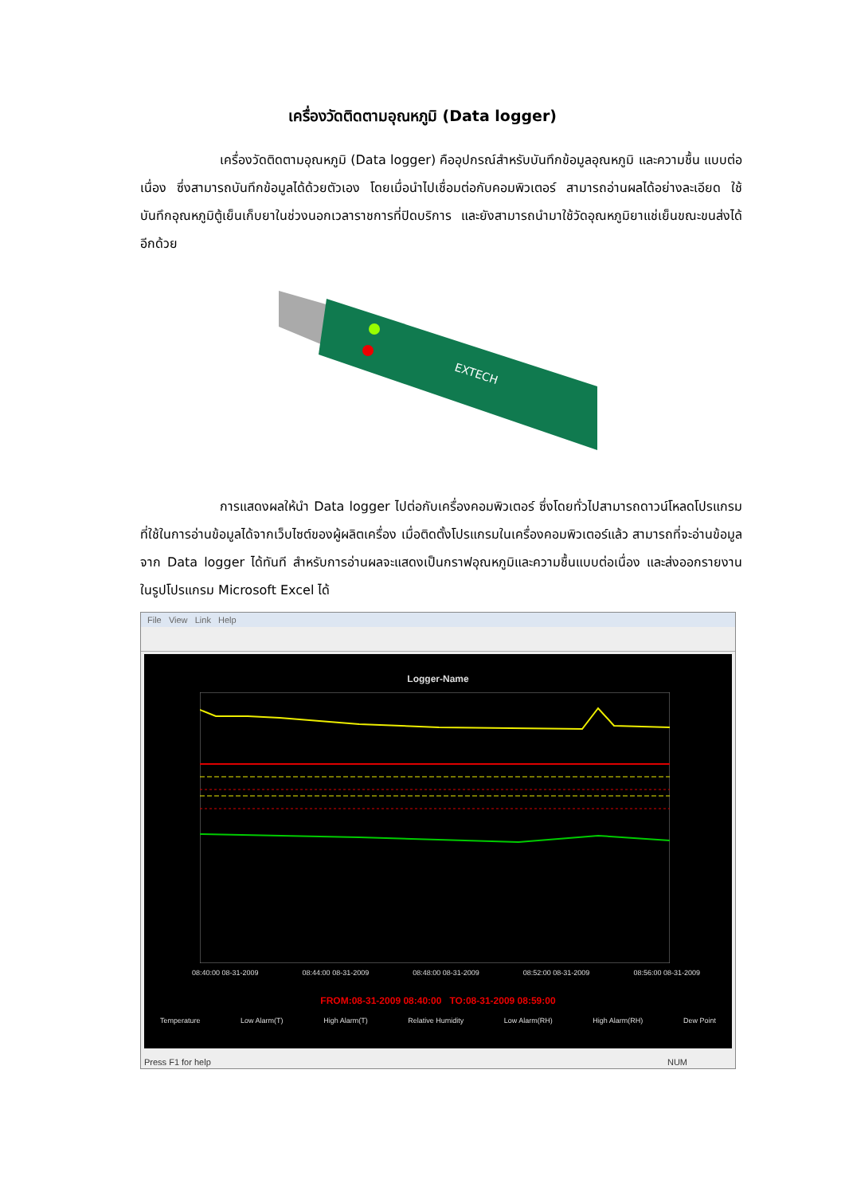เครื่องวัดติดตามอุณหภูมิ (Data logger)
เครื่องวัดติดตามอุณหภูมิ (Data logger) คืออุปกรณ์สำหรับบันทึกข้อมูลอุณหภูมิ และความชื้น แบบต่อเนื่อง ซึ่งสามารถบันทึกข้อมูลได้ด้วยตัวเอง โดยเมื่อนำไปเชื่อมต่อกับคอมพิวเตอร์ สามารถอ่านผลได้อย่างละเอียด ใช้บันทึกอุณหภูมิตู้เย็นเก็บยาในช่วงนอกเวลาราชการที่ปิดบริการ และยังสามารถนำมาใช้วัดอุณหภูมิยาแช่เย็นขณะขนส่งได้อีกด้วย
EXTECH
การแสดงผลให้นำ Data logger ไปต่อกับเครื่องคอมพิวเตอร์ ซึ่งโดยทั่วไปสามารถดาวน์โหลดโปรแกรมที่ใช้ในการอ่านข้อมูลได้จากเว็บไซต์ของผู้ผลิตเครื่อง เมื่อติดตั้งโปรแกรมในเครื่องคอมพิวเตอร์แล้ว สามารถที่จะอ่านข้อมูลจาก Data logger ได้ทันที สำหรับการอ่านผลจะแสดงเป็นกราฟอุณหภูมิและความชื้นแบบต่อเนื่อง และส่งออกรายงานในรูปโปรแกรม Microsoft Excel ได้
File View Link Help
Logger-Name
08:40:00 08-31-2009 08:44:00 08-31-2009 08:48:00 08-31-2009 08:52:00 08-31-2009 08:56:00 08-31-2009
FROM:08-31-2009 08:40:00 TO:08-31-2009 08:59:00
Temperature Low Alarm(T) High Alarm(T) Relative Humidity Low Alarm(RH) High Alarm(RH) Dew Point
Press F1 for help NUM